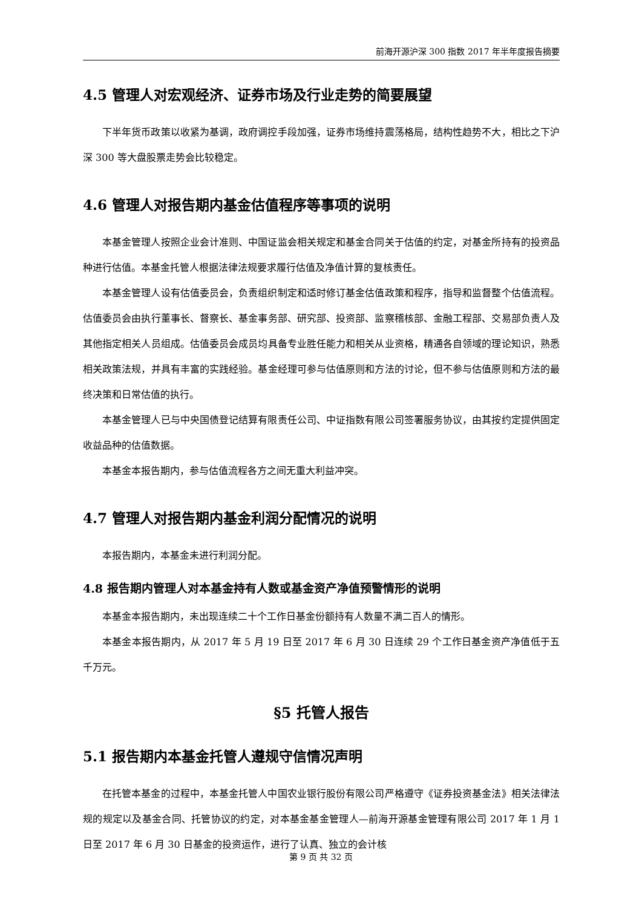前海开源沪深 300 指数 2017 年半年度报告摘要
4.5 管理人对宏观经济、证券市场及行业走势的简要展望
下半年货币政策以收紧为基调，政府调控手段加强，证券市场维持震荡格局，结构性趋势不大，相比之下沪深 300 等大盘股票走势会比较稳定。
4.6 管理人对报告期内基金估值程序等事项的说明
本基金管理人按照企业会计准则、中国证监会相关规定和基金合同关于估值的约定，对基金所持有的投资品种进行估值。本基金托管人根据法律法规要求履行估值及净值计算的复核责任。
本基金管理人设有估值委员会，负责组织制定和适时修订基金估值政策和程序，指导和监督整个估值流程。估值委员会由执行董事长、督察长、基金事务部、研究部、投资部、监察稽核部、金融工程部、交易部负责人及其他指定相关人员组成。估值委员会成员均具备专业胜任能力和相关从业资格，精通各自领域的理论知识，熟悉相关政策法规，并具有丰富的实践经验。基金经理可参与估值原则和方法的讨论，但不参与估值原则和方法的最终决策和日常估值的执行。
本基金管理人已与中央国债登记结算有限责任公司、中证指数有限公司签署服务协议，由其按约定提供固定收益品种的估值数据。
本基金本报告期内，参与估值流程各方之间无重大利益冲突。
4.7 管理人对报告期内基金利润分配情况的说明
本报告期内，本基金未进行利润分配。
4.8 报告期内管理人对本基金持有人数或基金资产净值预警情形的说明
本基金本报告期内，未出现连续二十个工作日基金份额持有人数量不满二百人的情形。
本基金本报告期内，从 2017 年 5 月 19 日至 2017 年 6 月 30 日连续 29 个工作日基金资产净值低于五千万元。
§5 托管人报告
5.1 报告期内本基金托管人遵规守信情况声明
在托管本基金的过程中，本基金托管人中国农业银行股份有限公司严格遵守《证券投资基金法》相关法律法规的规定以及基金合同、托管协议的约定，对本基金基金管理人—前海开源基金管理有限公司 2017 年 1 月 1 日至 2017 年 6 月 30 日基金的投资运作，进行了认真、独立的会计核
第 9 页 共 32 页